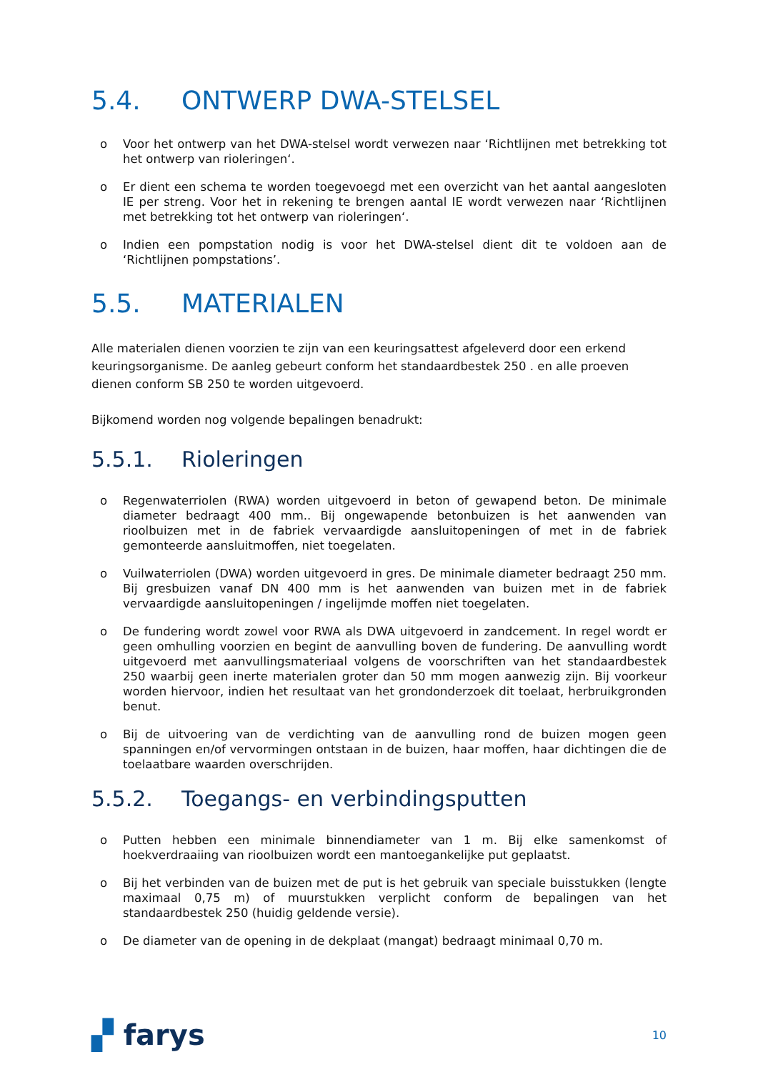5.4. ONTWERP DWA-STELSEL
o Voor het ontwerp van het DWA-stelsel wordt verwezen naar ‘Richtlijnen met betrekking tot het ontwerp van rioleringen‘.
o Er dient een schema te worden toegevoegd met een overzicht van het aantal aangesloten IE per streng. Voor het in rekening te brengen aantal IE wordt verwezen naar ‘Richtlijnen met betrekking tot het ontwerp van rioleringen‘.
o Indien een pompstation nodig is voor het DWA-stelsel dient dit te voldoen aan de ‘Richtlijnen pompstations’.
5.5. MATERIALEN
Alle materialen dienen voorzien te zijn van een keuringsattest afgeleverd door een erkend keuringsorganisme. De aanleg gebeurt conform het standaardbestek 250 . en alle proeven dienen conform SB 250 te worden uitgevoerd.
Bijkomend worden nog volgende bepalingen benadrukt:
5.5.1. Rioleringen
o Regenwaterriolen (RWA) worden uitgevoerd in beton of gewapend beton. De minimale diameter bedraagt 400 mm.. Bij ongewapende betonbuizen is het aanwenden van rioolbuizen met in de fabriek vervaardigde aansluitopeningen of met in de fabriek gemonteerde aansluitmoffen, niet toegelaten.
o Vuilwaterriolen (DWA) worden uitgevoerd in gres. De minimale diameter bedraagt 250 mm. Bij gresbuizen vanaf DN 400 mm is het aanwenden van buizen met in de fabriek vervaardigde aansluitopeningen / ingelijmde moffen niet toegelaten.
o De fundering wordt zowel voor RWA als DWA uitgevoerd in zandcement. In regel wordt er geen omhulling voorzien en begint de aanvulling boven de fundering. De aanvulling wordt uitgevoerd met aanvullingsmateriaal volgens de voorschriften van het standaardbestek 250 waarbij geen inerte materialen groter dan 50 mm mogen aanwezig zijn. Bij voorkeur worden hiervoor, indien het resultaat van het grondonderzoek dit toelaat, herbruikgronden benut.
o Bij de uitvoering van de verdichting van de aanvulling rond de buizen mogen geen spanningen en/of vervormingen ontstaan in de buizen, haar moffen, haar dichtingen die de toelaatbare waarden overschrijden.
5.5.2. Toegangs- en verbindingsputten
o Putten hebben een minimale binnendiameter van 1 m. Bij elke samenkomst of hoekverdraaiing van rioolbuizen wordt een mantoegankelijke put geplaatst.
o Bij het verbinden van de buizen met de put is het gebruik van speciale buisstukken (lengte maximaal 0,75 m) of muurstukken verplicht conform de bepalingen van het standaardbestek 250 (huidig geldende versie).
o De diameter van de opening in de dekplaat (mangat) bedraagt minimaal 0,70 m.
▞ farys 10